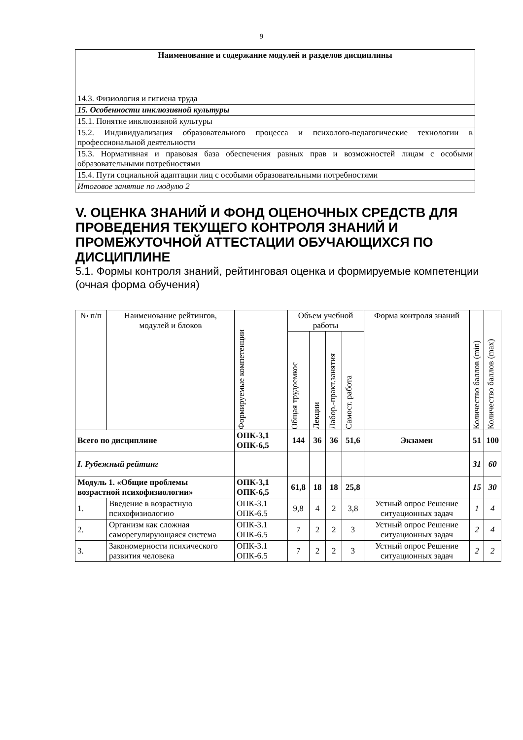9
| Наименование и содержание модулей и разделов дисциплины |
| --- |
| 14.3. Физиология и гигиена труда |
| 15. Особенности инклюзивной культуры |
| 15.1. Понятие инклюзивной культуры |
| 15.2. Индивидуализация образовательного процесса и психолого-педагогические технологии в профессиональной деятельности |
| 15.3. Нормативная и правовая база обеспечения равных прав и возможностей лицам с особыми образовательными потребностями |
| 15.4. Пути социальной адаптации лиц с особыми образовательными потребностями |
| Итоговое занятие по модулю 2 |
V. ОЦЕНКА ЗНАНИЙ И ФОНД ОЦЕНОЧНЫХ СРЕДСТВ ДЛЯ ПРОВЕДЕНИЯ ТЕКУЩЕГО КОНТРОЛЯ ЗНАНИЙ И ПРОМЕЖУТОЧНОЙ АТТЕСТАЦИИ ОБУЧАЮЩИХСЯ ПО ДИСЦИПЛИНЕ
5.1. Формы контроля знаний, рейтинговая оценка и формируемые компетенции (очная форма обучения)
| № п/п | Наименование рейтингов, модулей и блоков | Формируемые компетенции | Объем учебной работы | | | | Форма контроля знаний | Количество баллов (min) | Количество баллов (max) |
| --- | --- | --- | --- | --- | --- | --- | --- | --- | --- |
| | | | Общая трудоемкос | Лекции | Лабор.-практ.занятия | Самост. работа | | | |
| Всего по дисциплине | | ОПК-3,1 ОПК-6,5 | 144 | 36 | 36 | 51,6 | Экзамен | 51 | 100 |
| I. Рубежный рейтинг | | | | | | | | 31 | 60 |
| Модуль 1. «Общие проблемы возрастной психофизиологии» | | ОПК-3,1 ОПК-6,5 | 61,8 | 18 | 18 | 25,8 | | 15 | 30 |
| 1. | Введение в возрастную психофизиологию | ОПК-3.1 ОПК-6.5 | 9,8 | 4 | 2 | 3,8 | Устный опрос Решение ситуационных задач | 1 | 4 |
| 2. | Организм как сложная саморегулирующаяся система | ОПК-3.1 ОПК-6.5 | 7 | 2 | 2 | 3 | Устный опрос Решение ситуационных задач | 2 | 4 |
| 3. | Закономерности психического развития человека | ОПК-3.1 ОПК-6.5 | 7 | 2 | 2 | 3 | Устный опрос Решение ситуационных задач | 2 | 2 |